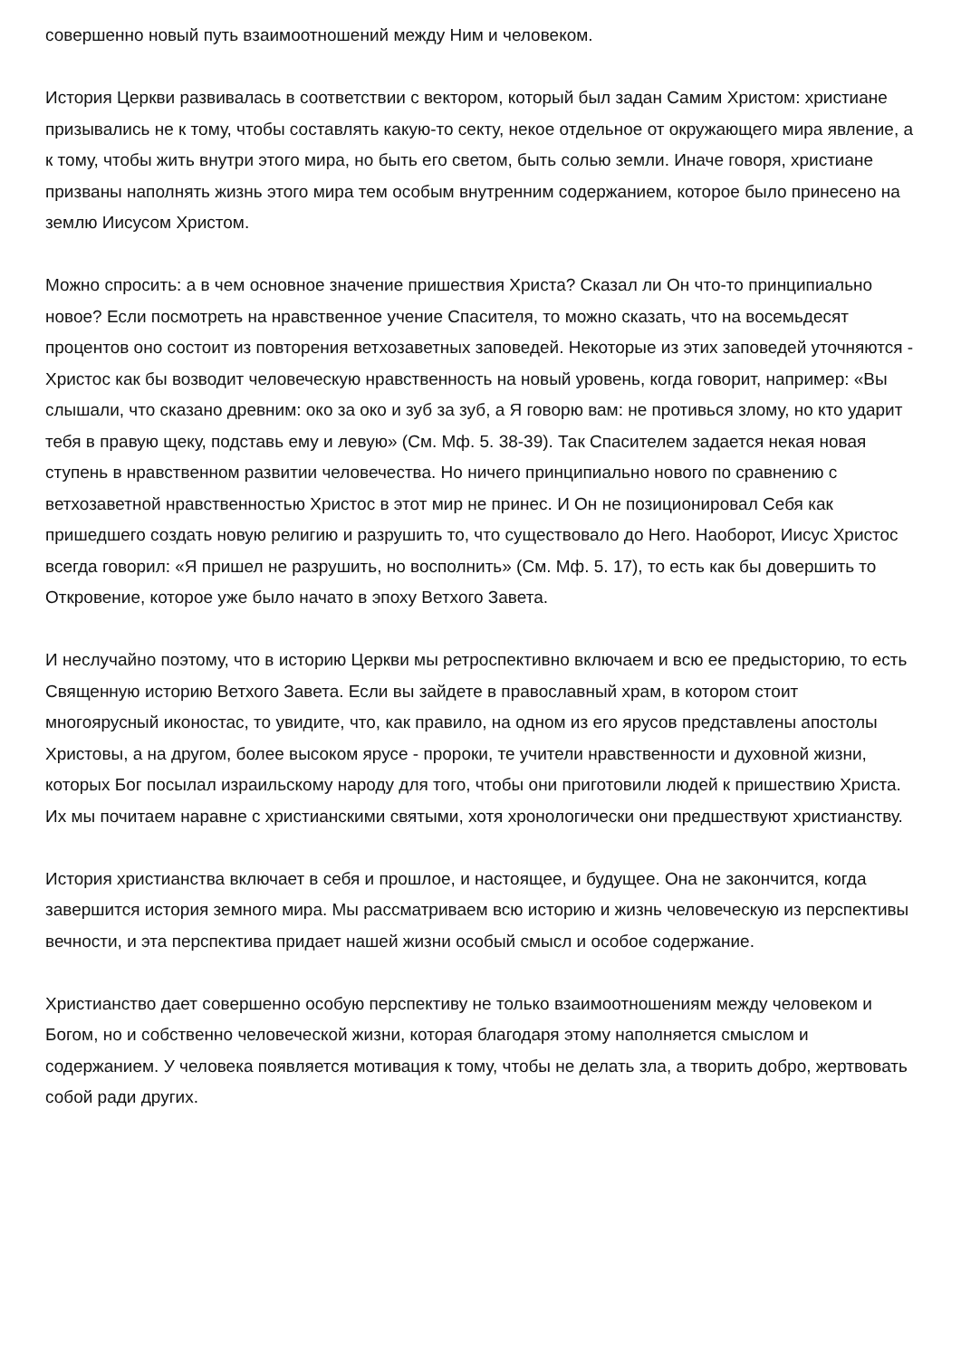совершенно новый путь взаимоотношений между Ним и человеком.
История Церкви развивалась в соответствии с вектором, который был задан Самим Христом: христиане призывались не к тому, чтобы составлять какую-то секту, некое отдельное от окружающего мира явление, а к тому, чтобы жить внутри этого мира, но быть его светом, быть солью земли. Иначе говоря, христиане призваны наполнять жизнь этого мира тем особым внутренним содержанием, которое было принесено на землю Иисусом Христом.
Можно спросить: а в чем основное значение пришествия Христа? Сказал ли Он что-то принципиально новое? Если посмотреть на нравственное учение Спасителя, то можно сказать, что на восемьдесят процентов оно состоит из повторения ветхозаветных заповедей. Некоторые из этих заповедей уточняются - Христос как бы возводит человеческую нравственность на новый уровень, когда говорит, например: «Вы слышали, что сказано древним: око за око и зуб за зуб, а Я говорю вам: не противься злому, но кто ударит тебя в правую щеку, подставь ему и левую» (См. Мф. 5. 38-39). Так Спасителем задается некая новая ступень в нравственном развитии человечества. Но ничего принципиально нового по сравнению с ветхозаветной нравственностью Христос в этот мир не принес. И Он не позиционировал Себя как пришедшего создать новую религию и разрушить то, что существовало до Него. Наоборот, Иисус Христос всегда говорил: «Я пришел не разрушить, но восполнить» (См. Мф. 5. 17), то есть как бы довершить то Откровение, которое уже было начато в эпоху Ветхого Завета.
И неслучайно поэтому, что в историю Церкви мы ретроспективно включаем и всю ее предысторию, то есть Священную историю Ветхого Завета. Если вы зайдете в православный храм, в котором стоит многоярусный иконостас, то увидите, что, как правило, на одном из его ярусов представлены апостолы Христовы, а на другом, более высоком ярусе - пророки, те учители нравственности и духовной жизни, которых Бог посылал израильскому народу для того, чтобы они приготовили людей к пришествию Христа. Их мы почитаем наравне с христианскими святыми, хотя хронологически они предшествуют христианству.
История христианства включает в себя и прошлое, и настоящее, и будущее. Она не закончится, когда завершится история земного мира. Мы рассматриваем всю историю и жизнь человеческую из перспективы вечности, и эта перспектива придает нашей жизни особый смысл и особое содержание.
Христианство дает совершенно особую перспективу не только взаимоотношениям между человеком и Богом, но и собственно человеческой жизни, которая благодаря этому наполняется смыслом и содержанием. У человека появляется мотивация к тому, чтобы не делать зла, а творить добро, жертвовать собой ради других.